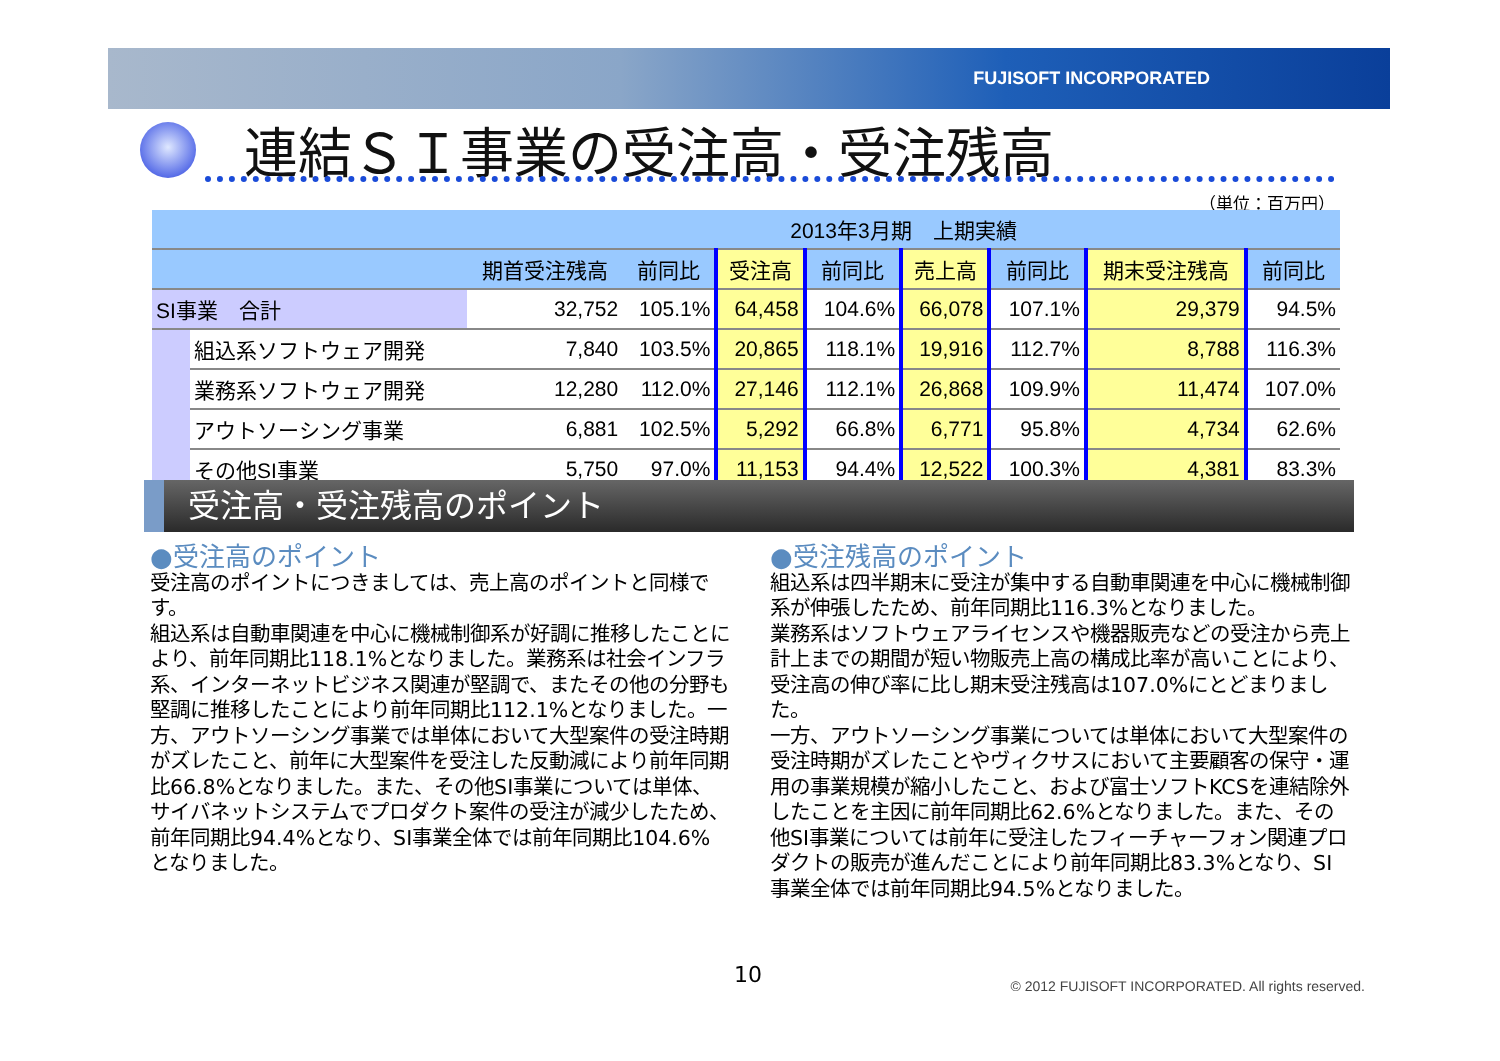FUJISOFT INCORPORATED
連結ＳＩ事業の受注高・受注残高
（単位：百万円）
| | | 2013年3月期 上期実績 | | | | | | | |
| --- | --- | --- | --- | --- | --- | --- | --- | --- | --- |
| | | 期首受注残高 | 前同比 | 受注高 | 前同比 | 売上高 | 前同比 | 期末受注残高 | 前同比 |
| SI事業 合計 | | 32,752 | 105.1% | 64,458 | 104.6% | 66,078 | 107.1% | 29,379 | 94.5% |
| | 組込系ソフトウェア開発 | 7,840 | 103.5% | 20,865 | 118.1% | 19,916 | 112.7% | 8,788 | 116.3% |
| | 業務系ソフトウェア開発 | 12,280 | 112.0% | 27,146 | 112.1% | 26,868 | 109.9% | 11,474 | 107.0% |
| | アウトソーシング事業 | 6,881 | 102.5% | 5,292 | 66.8% | 6,771 | 95.8% | 4,734 | 62.6% |
| | その他SI事業 | 5,750 | 97.0% | 11,153 | 94.4% | 12,522 | 100.3% | 4,381 | 83.3% |
受注高・受注残高のポイント
●受注高のポイント
受注高のポイントにつきましては、売上高のポイントと同様です。
組込系は自動車関連を中心に機械制御系が好調に推移したことにより、前年同期比118.1%となりました。業務系は社会インフラ系、インターネットビジネス関連が堅調で、またその他の分野も堅調に推移したことにより前年同期比112.1%となりました。一方、アウトソーシング事業では単体において大型案件の受注時期がズレたこと、前年に大型案件を受注した反動減により前年同期比66.8%となりました。また、その他SI事業については単体、サイバネットシステムでプロダクト案件の受注が減少したため、前年同期比94.4%となり、SI事業全体では前年同期比104.6%となりました。
●受注残高のポイント
組込系は四半期末に受注が集中する自動車関連を中心に機械制御系が伸張したため、前年同期比116.3%となりました。
業務系はソフトウェアライセンスや機器販売などの受注から売上計上までの期間が短い物販売上高の構成比率が高いことにより、受注高の伸び率に比し期末受注残高は107.0%にとどまりました。
一方、アウトソーシング事業については単体において大型案件の受注時期がズレたことやヴィクサスにおいて主要顧客の保守・運用の事業規模が縮小したこと、および富士ソフトKCSを連結除外したことを主因に前年同期比62.6%となりました。また、その他SI事業については前年に受注したフィーチャーフォン関連プロダクトの販売が進んだことにより前年同期比83.3%となり、SI事業全体では前年同期比94.5%となりました。
10
© 2012 FUJISOFT INCORPORATED. All rights reserved.